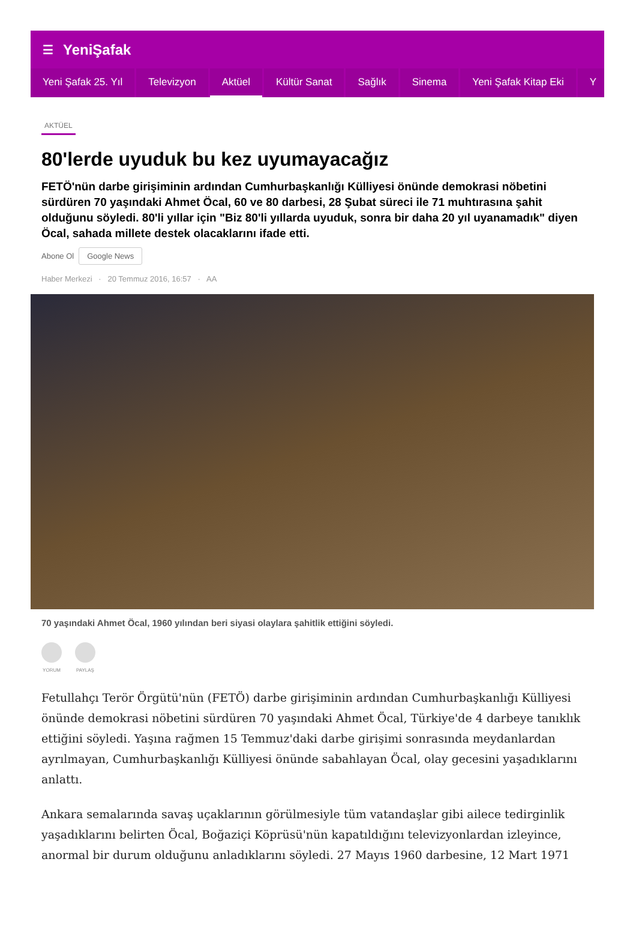☰ YeniŞafak
Yeni Şafak 25. Yıl Televizyon Aktüel Kültür Sanat Sağlık Sinema Yeni Şafak Kitap Eki Y
AKTÜEL
80'lerde uyuduk bu kez uyumayacağız
FETÖ'nün darbe girişiminin ardından Cumhurbaşkanlığı Külliyesi önünde demokrasi nöbetini sürdüren 70 yaşındaki Ahmet Öcal, 60 ve 80 darbesi, 28 Şubat süreci ile 71 muhtırasına şahit olduğunu söyledi. 80'li yıllar için "Biz 80'li yıllarda uyuduk, sonra bir daha 20 yıl uyanamadık" diyen Öcal, sahada millete destek olacaklarını ifade etti.
Abone Ol Google News
Haber Merkezi · 20 Temmuz 2016, 16:57 · AA
70 yaşındaki Ahmet Öcal, 1960 yılından beri siyasi olaylara şahitlik ettiğini söyledi.
YORUM PAYLAŞ
Fetullahçı Terör Örgütü'nün (FETÖ) darbe girişiminin ardından Cumhurbaşkanlığı Külliyesi önünde demokrasi nöbetini sürdüren 70 yaşındaki Ahmet Öcal, Türkiye'de 4 darbeye tanıklık ettiğini söyledi. Yaşına rağmen 15 Temmuz'daki darbe girişimi sonrasında meydanlardan ayrılmayan, Cumhurbaşkanlığı Külliyesi önünde sabahlayan Öcal, olay gecesini yaşadıklarını anlattı.
Ankara semalarında savaş uçaklarının görülmesiyle tüm vatandaşlar gibi ailece tedirginlik yaşadıklarını belirten Öcal, Boğaziçi Köprüsü'nün kapatıldığını televizyonlardan izleyince, anormal bir durum olduğunu anladıklarını söyledi. 27 Mayıs 1960 darbesine, 12 Mart 1971